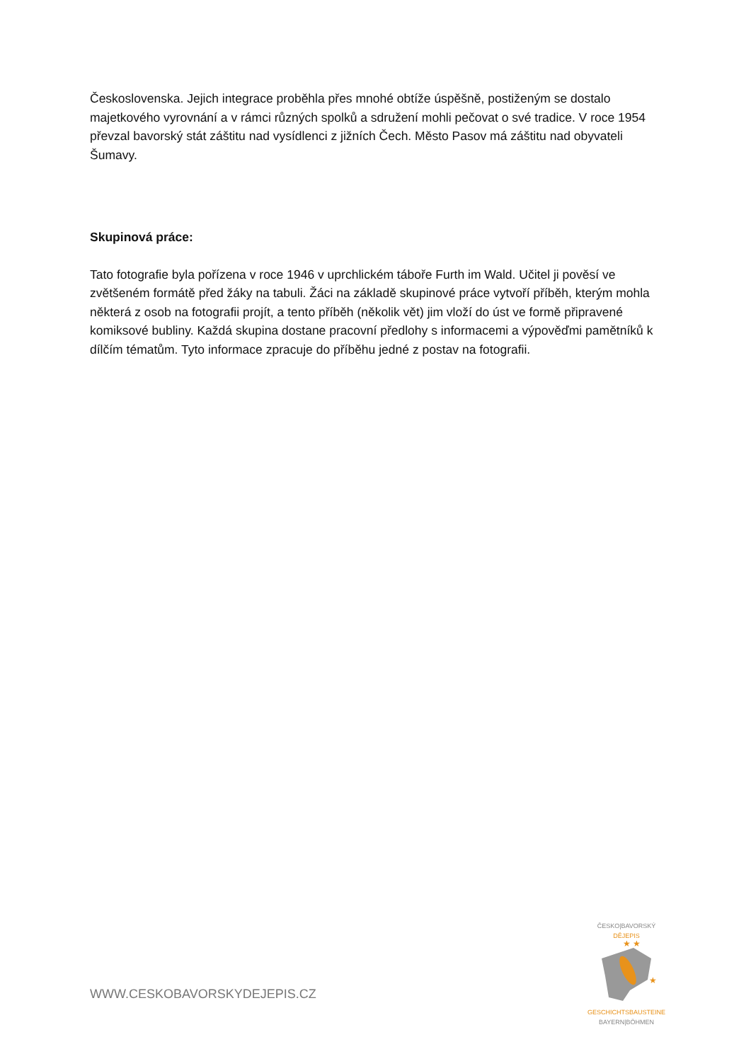Československa. Jejich integrace proběhla přes mnohé obtíže úspěšně, postiženým se dostalo majetkového vyrovnání a v rámci různých spolků a sdružení mohli pečovat o své tradice. V roce 1954 převzal bavorský stát záštitu nad vysídlenci z jižních Čech. Město Pasov má záštitu nad obyvateli Šumavy.
Skupinová práce:
Tato fotografie byla pořízena v roce 1946 v uprchlickém táboře Furth im Wald. Učitel ji pověsí ve zvětšeném formátě před žáky na tabuli. Žáci na základě skupinové práce vytvoří příběh, kterým mohla některá z osob na fotografii projít, a tento příběh (několik vět) jim vloží do úst ve formě připravené komiksové bubliny. Každá skupina dostane pracovní předlohy s informacemi a výpověďmi pamětníků k dílčím tématům. Tyto informace zpracuje do příběhu jedné z postav na fotografii.
WWW.CESKOBAVORSKYDEJEPIS.CZ
ČESKO|BAVORSKÝ
DĚJEPIS
★ ★
★
GESCHICHTSBAUSTEINE
BAYERN|BÖHMEN